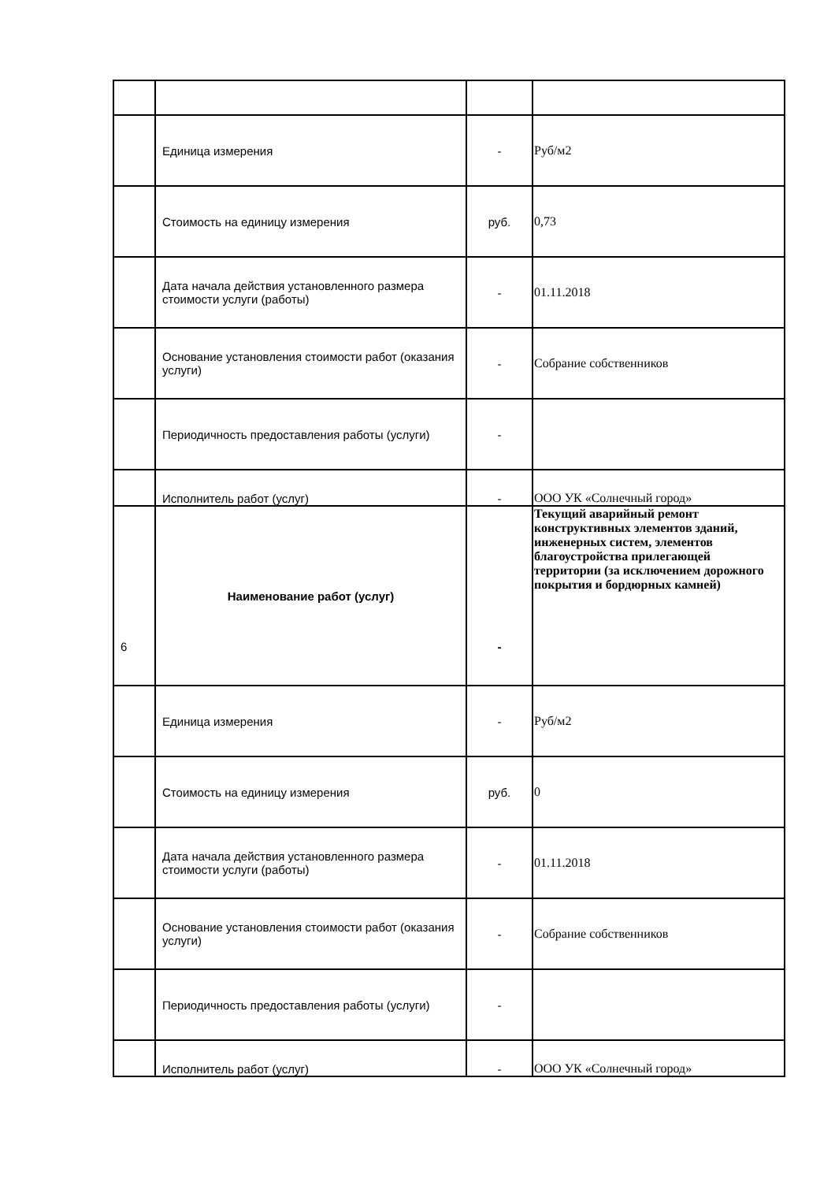| | Единица измерения | - | Руб/м2 |
| | Стоимость на единицу измерения | руб. | 0,73 |
| | Дата начала действия установленного размера стоимости услуги (работы) | - | 01.11.2018 |
| | Основание установления стоимости работ (оказания услуги) | - | Собрание собственников |
| | Периодичность предоставления работы (услуги) | - | |
| | Исполнитель работ (услуг) | - | ООО УК «Солнечный город» |
| 6 | Наименование работ (услуг) | - | Текущий аварийный ремонт конструктивных элементов зданий, инженерных систем, элементов благоустройства прилегающей территории (за исключением дорожного покрытия и бордюрных камней) |
| | Единица измерения | - | Руб/м2 |
| | Стоимость на единицу измерения | руб. | 0 |
| | Дата начала действия установленного размера стоимости услуги (работы) | - | 01.11.2018 |
| | Основание установления стоимости работ (оказания услуги) | - | Собрание собственников |
| | Периодичность предоставления работы (услуги) | - | |
| | Исполнитель работ (услуг) | - | ООО УК «Солнечный город» |